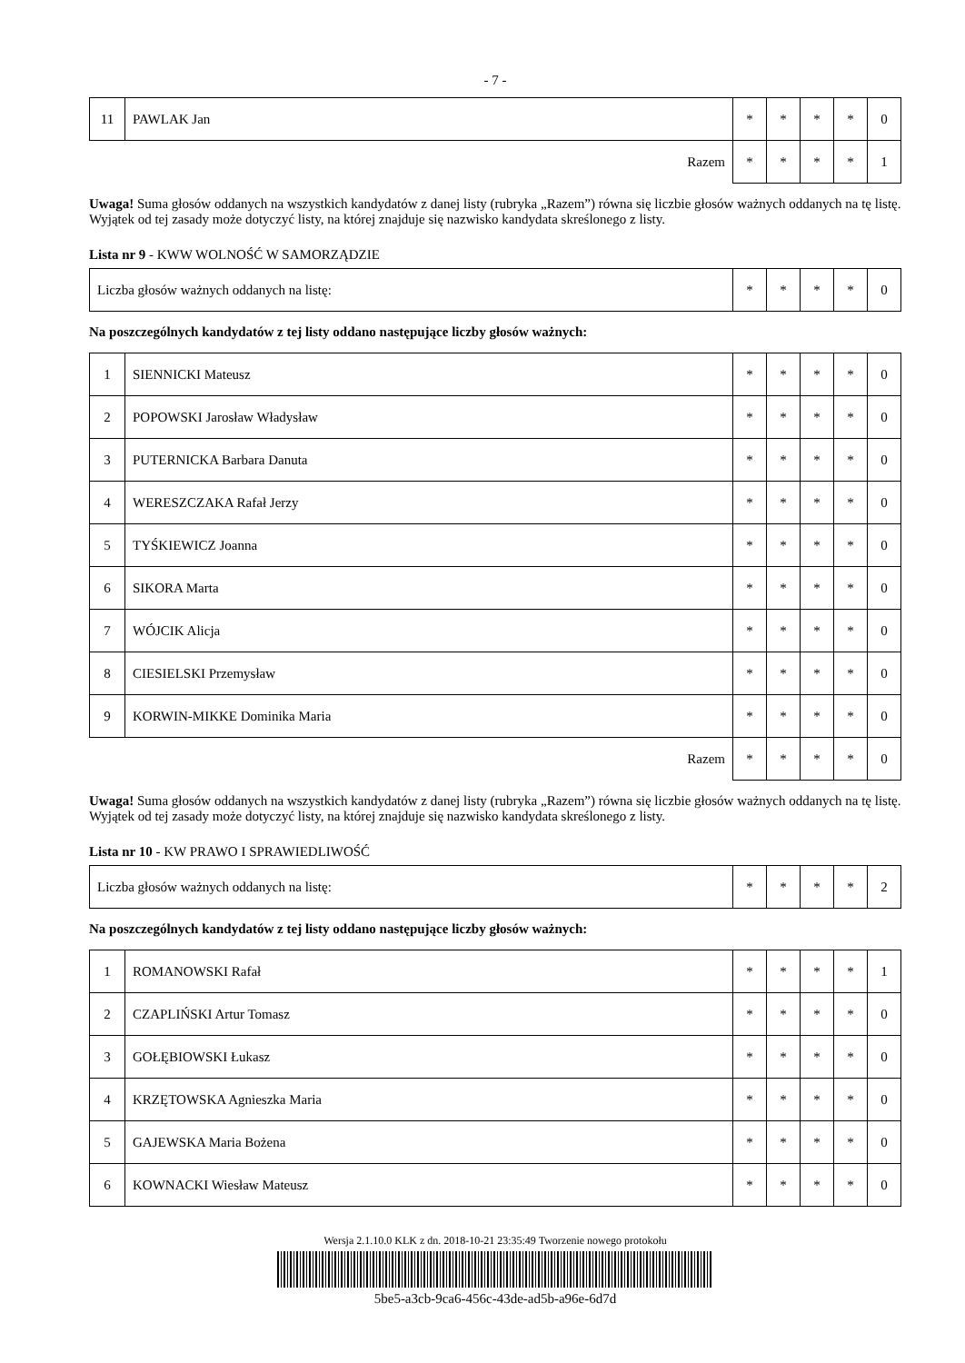- 7 -
| 11 | PAWLAK Jan | * | * | * | * | 0 |
| Razem | | * | * | * | * | 1 |
Uwaga! Suma głosów oddanych na wszystkich kandydatów z danej listy (rubryka „Razem”) równa się liczbie głosów ważnych oddanych na tę listę. Wyjątek od tej zasady może dotyczyć listy, na której znajduje się nazwisko kandydata skreślonego z listy.
Lista nr 9 - KWW WOLNOŚĆ W SAMORZĄDZIE
| Liczba głosów ważnych oddanych na listę: | * | * | * | * | 0 |
Na poszczególnych kandydatów z tej listy oddano następujące liczby głosów ważnych:
| 1 | SIENNICKI Mateusz | * | * | * | * | 0 |
| 2 | POPOWSKI Jarosław Władysław | * | * | * | * | 0 |
| 3 | PUTERNICKA Barbara Danuta | * | * | * | * | 0 |
| 4 | WERESZCZAKA Rafał Jerzy | * | * | * | * | 0 |
| 5 | TYŚKIEWICZ Joanna | * | * | * | * | 0 |
| 6 | SIKORA Marta | * | * | * | * | 0 |
| 7 | WÓJCIK Alicja | * | * | * | * | 0 |
| 8 | CIESIELSKI Przemysław | * | * | * | * | 0 |
| 9 | KORWIN-MIKKE Dominika Maria | * | * | * | * | 0 |
| Razem | | * | * | * | * | 0 |
Uwaga! Suma głosów oddanych na wszystkich kandydatów z danej listy (rubryka „Razem”) równa się liczbie głosów ważnych oddanych na tę listę. Wyjątek od tej zasady może dotyczyć listy, na której znajduje się nazwisko kandydata skreślonego z listy.
Lista nr 10 - KW PRAWO I SPRAWIEDLIWOŚĆ
| Liczba głosów ważnych oddanych na listę: | * | * | * | * | 2 |
Na poszczególnych kandydatów z tej listy oddano następujące liczby głosów ważnych:
| 1 | ROMANOWSKI Rafał | * | * | * | * | 1 |
| 2 | CZAPLIŃSKI Artur Tomasz | * | * | * | * | 0 |
| 3 | GOŁĘBIOWSKI Łukasz | * | * | * | * | 0 |
| 4 | KRZĘTOWSKA Agnieszka Maria | * | * | * | * | 0 |
| 5 | GAJEWSKA Maria Bożena | * | * | * | * | 0 |
| 6 | KOWNACKI Wiesław Mateusz | * | * | * | * | 0 |
Wersja 2.1.10.0 KLK z dn. 2018-10-21 23:35:49 Tworzenie nowego protokołu
5be5-a3cb-9ca6-456c-43de-ad5b-a96e-6d7d